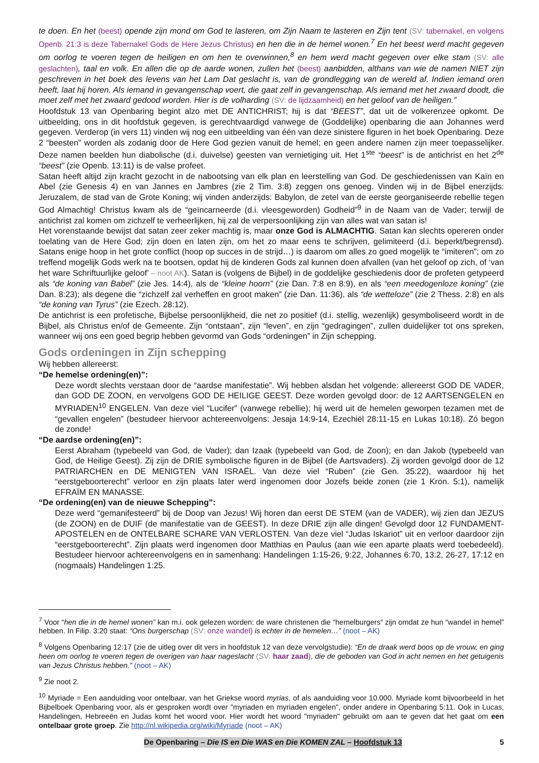te doen. En het (beest) opende zijn mond om God te lasteren, om Zijn Naam te lasteren en Zijn tent (SV: tabernakel, en volgens Openb. 21:3 is deze Tabernakel Gods de Here Jezus Christus) en hen die in de hemel wonen.<sup>7</sup> En het beest werd macht gegeven om oorlog te voeren tegen de heiligen en om hen te overwinnen,<sup>8</sup> en hem werd macht gegeven over elke stam (SV: alle geslachten), taal en volk. En allen die op de aarde wonen, zullen het (beest) aanbidden, althans van wie de namen NIET zijn geschreven in het boek des levens van het Lam Dat geslacht is, van de grondlegging van de wereld af. Indien iemand oren heeft, laat hij horen. Als iemand in gevangenschap voert, die gaat zelf in gevangenschap. Als iemand met het zwaard doodt, die moet zelf met het zwaard gedood worden. Hier is de volharding (SV: de lijdzaamheid) en het geloof van de heiligen.”
Hoofdstuk 13 van Openbaring begint alzo met DE ANTICHRIST; hij is dat “BEEST”, dat uit de volkerenzee opkomt. De uitbeelding, ons in dit hoofdstuk gegeven, is gerechtvaardigd vanwege de (Goddelijke) openbaring die aan Johannes werd gegeven. Verderop (in vers 11) vinden wij nog een uitbeelding van één van deze sinistere figuren in het boek Openbaring. Deze 2 “beesten” worden als zodanig door de Here God gezien vanuit de hemel; en geen andere namen zijn meer toepasselijker. Deze namen beelden hun diabolische (d.i. duivelse) geesten van vernietiging uit. Het 1<sup>ste</sup> “beest” is de antichrist en het 2<sup>de</sup> “beest” (zie Openb. 13:11) is de valse profeet.
Satan heeft altijd zijn kracht gezocht in de nabootsing van elk plan en leerstelling van God. De geschiedenissen van Kaïn en Abel (zie Genesis 4) en van Jannes en Jambres (zie 2 Tim. 3:8) zeggen ons genoeg. Vinden wij in de Bijbel enerzijds: Jeruzalem, de stad van de Grote Koning; wij vinden anderzijds: Babylon, de zetel van de eerste georganiseerde rebellie tegen God Almachtig! Christus kwam als de “geïncarneerde (d.i. vleesgeworden) Godheid”<sup>9</sup> in de Naam van de Vader; terwijl de antichrist zal komen om zichzelf te verheerlijken, hij zal de verpersoonlijking zijn van alles wat van satan is!
Het vorenstaande bewijst dat satan zeer zeker machtig is, maar onze God is ALMACHTIG. Satan kan slechts opereren onder toelating van de Here God; zijn doen en laten zijn, om het zo maar eens te schrijven, gelimiteerd (d.i. beperkt/begrensd). Satans enige hoop in het grote conflict (hoop op succes in de strijd…) is daarom om alles zo goed mogelijk te “imiteren”; om zo treffend mogelijk Gods werk na te bootsen, opdat hij de kinderen Gods zal kunnen doen afvallen (van het geloof op zich, of ‘van het ware Schriftuurlijke geloof’ – noot AK). Satan is (volgens de Bijbel) in de goddelijke geschiedenis door de profeten getypeerd als “de koning van Babel” (zie Jes. 14:4), als de “kleine hoorn” (zie Dan. 7:8 en 8:9), en als “een meedogenloze koning” (zie Dan. 8:23); als degene die “zichzelf zal verheffen en groot maken” (zie Dan. 11:36), als “de wetteloze” (zie 2 Thess. 2:8) en als “de koning van Tyrus” (zie Ezech. 28:12).
De antichrist is een profetische, Bijbelse persoonlijkheid, die net zo positief (d.i. stellig, wezenlijk) gesymboliseerd wordt in de Bijbel, als Christus en/of de Gemeente. Zijn “ontstaan”, zijn “leven”, en zijn “gedragingen”, zullen duidelijker tot ons spreken, wanneer wij ons een goed begrip hebben gevormd van Gods “ordeningen” in Zijn schepping.
Gods ordeningen in Zijn schepping
Wij hebben allereerst:
“De hemelse ordening(en)”:
Deze wordt slechts verstaan door de “aardse manifestatie”. Wij hebben alsdan het volgende: allereerst GOD DE VADER, dan GOD DE ZOON, en vervolgens GOD DE HEILIGE GEEST. Deze worden gevolgd door: de 12 AARTSENGELEN en MYRIADEN<sup>10</sup> ENGELEN. Van deze viel “Lucifer” (vanwege rebellie); hij werd uit de hemelen geworpen tezamen met de “gevallen engelen” (bestudeer hiervoor achtereenvolgens: Jesaja 14:9-14, Ezechiël 28:11-15 en Lukas 10:18). Zó begon de zonde!
“De aardse ordening(en)”:
Eerst Abraham (typebeeld van God, de Vader); dan Izaak (typebeeld van God, de Zoon); en dan Jakob (typebeeld van God, de Heilige Geest). Zij zijn de DRIE symbolische figuren in de Bijbel (de Aartsvaders). Zij worden gevolgd door de 12 PATRIARCHEN en DE MENIGTEN VAN ISRAËL. Van deze viel “Ruben” (zie Gen. 35:22), waardoor hij het “eerstgeboorterecht” verloor en zijn plaats later werd ingenomen door Jozefs beide zonen (zie 1 Kron. 5:1), namelijk EFRAÏM EN MANASSE.
“De ordening(en) van de nieuwe Schepping”:
Deze werd “gemanifesteerd” bij de Doop van Jezus! Wij horen dan eerst DE STEM (van de VADER), wij zien dan JEZUS (de ZOON) en de DUIF (de manifestatie van de GEEST). In deze DRIE zijn alle dingen! Gevolgd door 12 FUNDAMENT-APOSTELEN en de ONTELBARE SCHARE VAN VERLOSTEN. Van deze viel “Judas Iskariot” uit en verloor daardoor zijn “eerstgeboorterecht”. Zijn plaats werd ingenomen door Matthias en Paulus (aan wie een aparte plaats werd toebedeeld). Bestudeer hiervoor achtereenvolgens en in samenhang: Handelingen 1:15-26, 9:22, Johannes 6:70, 13:2, 26-27, 17:12 en (nogmaals) Handelingen 1:25.
<sup>7</sup> Voor “hen die in de hemel wonen” kan m.i. ook gelezen worden: de ware christenen die “hemelburgers“ zijn omdat ze hun “wandel in hemel” hebben. In Filip. 3:20 staat: “Ons burgerschap (SV: onze wandel) is echter in de hemelen…” (noot – AK)
<sup>8</sup> Volgens Openbaring 12:17 (zie de uitleg over dit vers in hoofdstuk 12 van deze vervolgstudie): “En de draak werd boos op de vrouw, en ging heen om oorlog te voeren tegen de overigen van haar nageslacht (SV: haar zaad), die de geboden van God in acht nemen en het getuigenis van Jezus Christus hebben.” (noot – AK)
<sup>9</sup> Zie noot 2.
<sup>10</sup> Myriade = Een aanduiding voor ontelbaar, van het Griekse woord myrias, of als aanduiding voor 10.000. Myriade komt bijvoorbeeld in het Bijbelboek Openbaring voor, als er gesproken wordt over "myriaden en myriaden engelen", onder andere in Openbaring 5:11. Ook in Lucas, Handelingen, Hebreeën en Judas komt het woord voor. Hier wordt het woord "myriaden" gebruikt om aan te geven dat het gaat om een ontelbaar grote groep. Zie http://nl.wikipedia.org/wiki/Myriade (noot – AK)
De Openbaring – Die IS en Die WAS en Die KOMEN ZAL – Hoofdstuk 13 5